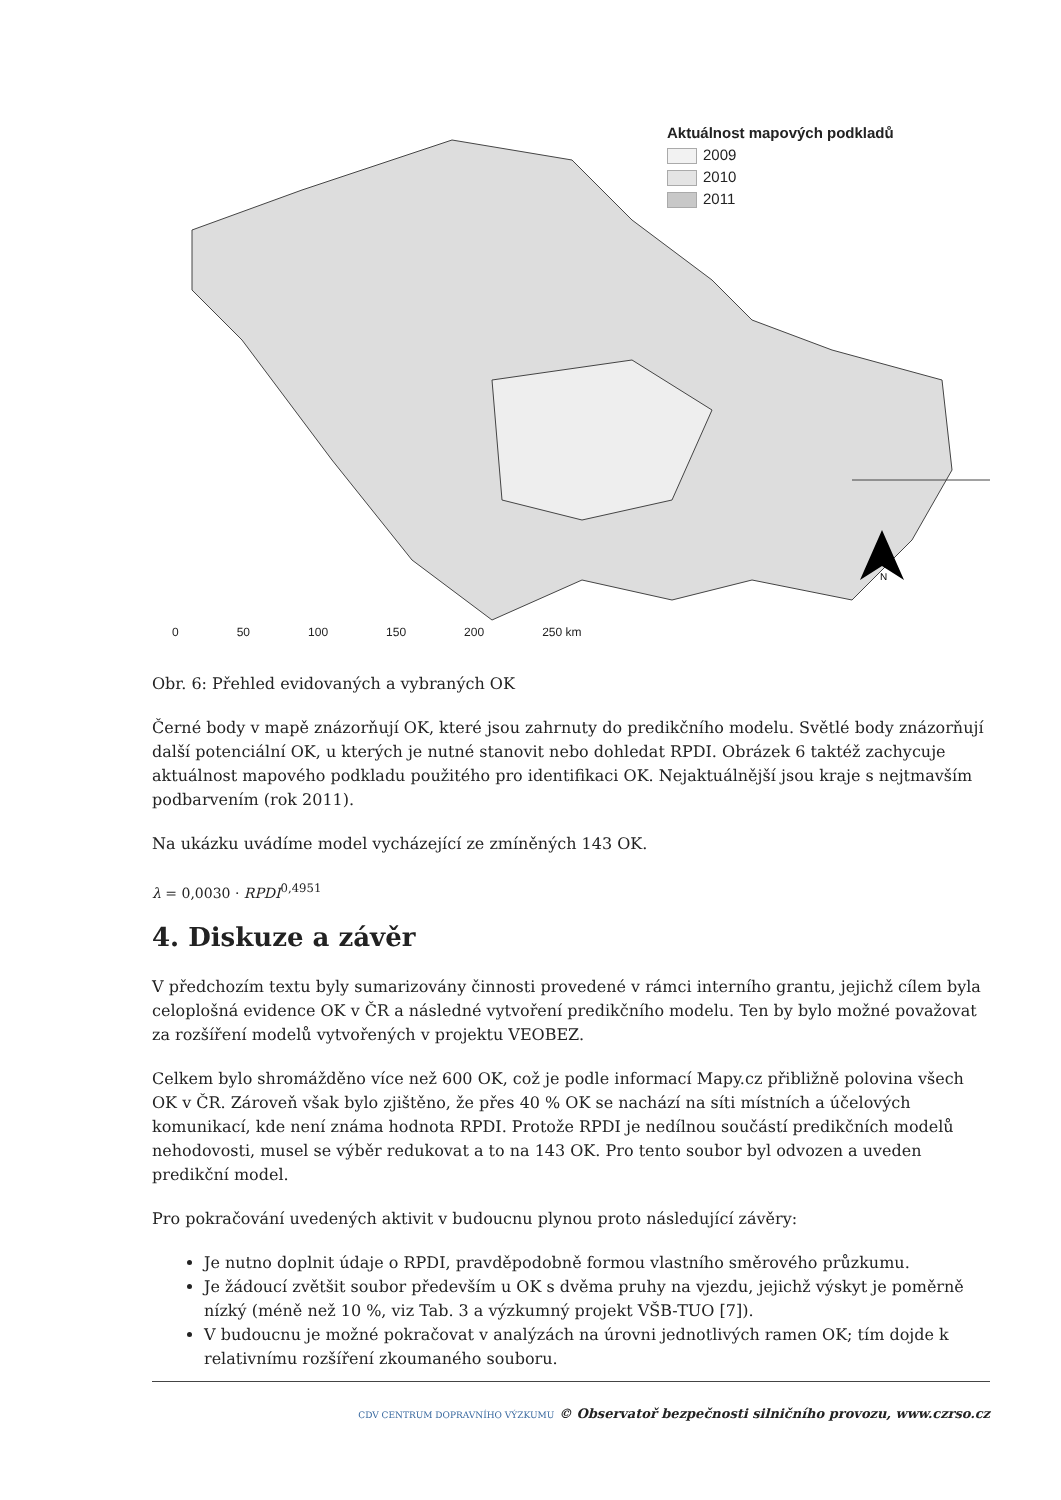N
Aktuálnost mapových podkladů
2009
2010
2011
0 50 100 150 200 250 km
Obr. 6: Přehled evidovaných a vybraných OK
Černé body v mapě znázorňují OK, které jsou zahrnuty do predikčního modelu. Světlé body znázorňují další potenciální OK, u kterých je nutné stanovit nebo dohledat RPDI. Obrázek 6 taktéž zachycuje aktuálnost mapového podkladu použitého pro identifikaci OK. Nejaktuálnější jsou kraje s nejtmavším podbarvením (rok 2011).
Na ukázku uvádíme model vycházející ze zmíněných 143 OK.
λ = 0,0030 · RPDI<sup>0,4951</sup>
4. Diskuze a závěr
V předchozím textu byly sumarizovány činnosti provedené v rámci interního grantu, jejichž cílem byla celoplošná evidence OK v ČR a následné vytvoření predikčního modelu. Ten by bylo možné považovat za rozšíření modelů vytvořených v projektu VEOBEZ.
Celkem bylo shromážděno více než 600 OK, což je podle informací Mapy.cz přibližně polovina všech OK v ČR. Zároveň však bylo zjištěno, že přes 40 % OK se nachází na síti místních a účelových komunikací, kde není známa hodnota RPDI. Protože RPDI je nedílnou součástí predikčních modelů nehodovosti, musel se výběr redukovat a to na 143 OK. Pro tento soubor byl odvozen a uveden predikční model.
Pro pokračování uvedených aktivit v budoucnu plynou proto následující závěry:
Je nutno doplnit údaje o RPDI, pravděpodobně formou vlastního směrového průzkumu.
Je žádoucí zvětšit soubor především u OK s dvěma pruhy na vjezdu, jejichž výskyt je poměrně nízký (méně než 10 %, viz Tab. 3 a výzkumný projekt VŠB-TUO [7]).
V budoucnu je možné pokračovat v analýzách na úrovni jednotlivých ramen OK; tím dojde k relativnímu rozšíření zkoumaného souboru.
CDV CENTRUM DOPRAVNÍHO VÝZKUMU © Observatoř bezpečnosti silničního provozu, www.czrso.cz